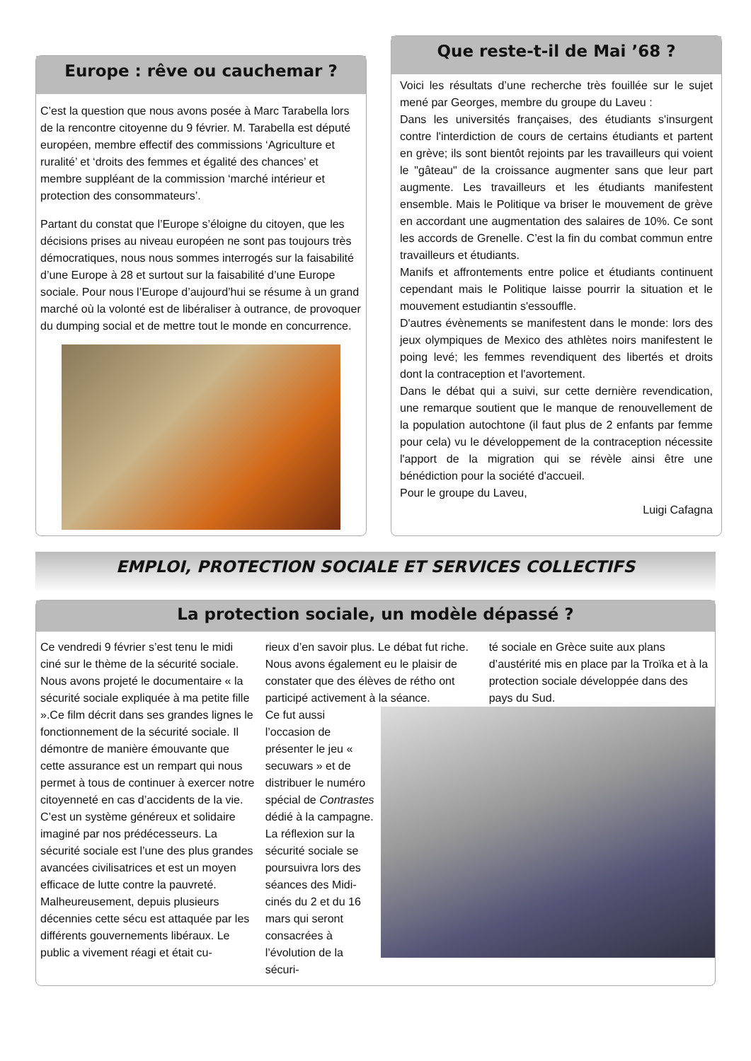Europe : rêve ou cauchemar ?
C’est la question que nous avons posée à Marc Tarabella lors de la rencontre citoyenne du 9 février. M. Tarabella est député européen, membre effectif des commissions ‘Agriculture et ruralité’ et ‘droits des femmes et égalité des chances’ et membre suppléant de la commission ‘marché intérieur et protection des consommateurs’.
Partant du constat que l’Europe s’éloigne du citoyen, que les décisions prises au niveau européen ne sont pas toujours très démocratiques, nous nous sommes interrogés sur la faisabilité d’une Europe à 28 et surtout sur la faisabilité d’une Europe sociale. Pour nous l’Europe d’aujourd’hui se résume à un grand marché où la volonté est de libéraliser à outrance, de provoquer du dumping social et de mettre tout le monde en concurrence.
Que reste-t-il de Mai ’68 ?
Voici les résultats d’une recherche très fouillée sur le sujet mené par Georges, membre du groupe du Laveu :
Dans les universités françaises, des étudiants s'insurgent contre l'interdiction de cours de certains étudiants et partent en grève; ils sont bientôt rejoints par les travailleurs qui voient le "gâteau" de la croissance augmenter sans que leur part augmente. Les travailleurs et les étudiants manifestent ensemble. Mais le Politique va briser le mouvement de grève en accordant une augmentation des salaires de 10%. Ce sont les accords de Grenelle. C’est la fin du combat commun entre travailleurs et étudiants.
Manifs et affrontements entre police et étudiants continuent cependant mais le Politique laisse pourrir la situation et le mouvement estudiantin s'essouffle.
D'autres évènements se manifestent dans le monde: lors des jeux olympiques de Mexico des athlètes noirs manifestent le poing levé; les femmes revendiquent des libertés et droits dont la contraception et l'avortement.
Dans le débat qui a suivi, sur cette dernière revendication, une remarque soutient que le manque de renouvellement de la population autochtone (il faut plus de 2 enfants par femme pour cela) vu le développement de la contraception nécessite l'apport de la migration qui se révèle ainsi être une bénédiction pour la société d'accueil.
Pour le groupe du Laveu,
Luigi Cafagna
EMPLOI, PROTECTION SOCIALE ET SERVICES COLLECTIFS
La protection sociale, un modèle dépassé ?
Ce vendredi 9 février s’est tenu le midi ciné sur le thème de la sécurité sociale. Nous avons projeté le documentaire « la sécurité sociale expliquée à ma petite fille ».Ce film décrit dans ses grandes lignes le fonctionnement de la sécurité sociale. Il démontre de manière émouvante que cette assurance est un rempart qui nous permet à tous de continuer à exercer notre citoyenneté en cas d’accidents de la vie. C’est un système généreux et solidaire imaginé par nos prédécesseurs. La sécurité sociale est l’une des plus grandes avancées civilisatrices et est un moyen efficace de lutte contre la pauvreté. Malheureusement, depuis plusieurs décennies cette sécu est attaquée par les différents gouvernements libéraux. Le public a vivement réagi et était cu-
rieux d’en savoir plus. Le débat fut riche. Nous avons également eu le plaisir de constater que des élèves de rétho ont participé activement à la séance.
té sociale en Grèce suite aux plans d’austérité mis en place par la Troïka et à la protection sociale développée dans des pays du Sud.
Ce fut aussi l’occasion de présenter le jeu « secuwars » et de distribuer le numéro spécial de Contrastes dédié à la campagne.
La réflexion sur la sécurité sociale se poursuivra lors des séances des Midi-cinés du 2 et du 16 mars qui seront consacrées à l’évolution de la sécuri-